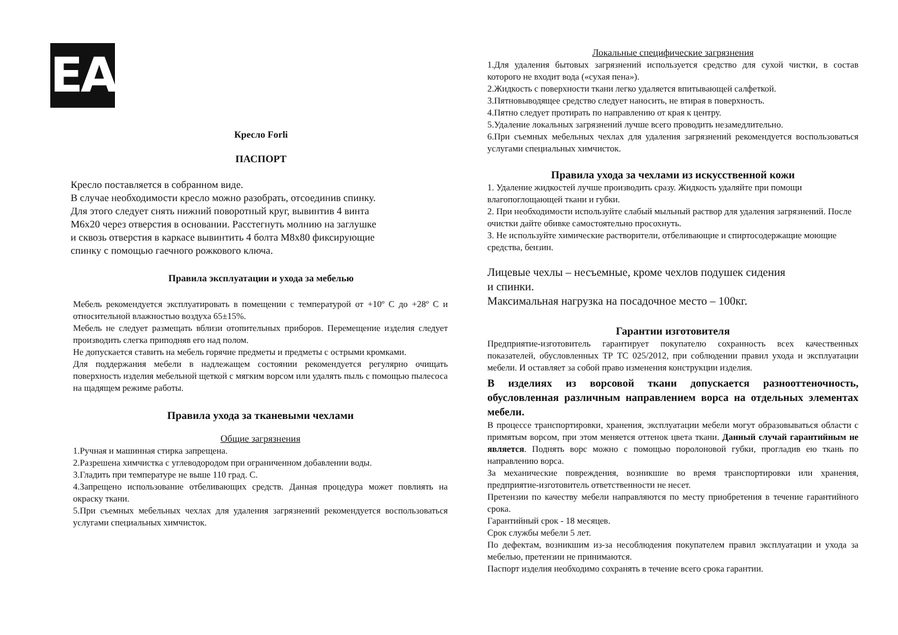EAC
Кресло Forli
ПАСПОРТ
Кресло поставляется в собранном виде.
В случае необходимости кресло можно разобрать, отсоединив спинку.
Для этого следует снять нижний поворотный круг, вывинтив 4 винта
М6х20 через отверстия в основании. Расстегнуть молнию на заглушке
и сквозь отверстия в каркасе вывинтить 4 болта М8х80 фиксирующие
спинку с помощью гаечного рожкового ключа.
Правила эксплуатации и ухода за мебелью
Мебель рекомендуется эксплуатировать в помещении с температурой от +10º С до +28º С и относительной влажностью воздуха 65±15%.
Мебель не следует размещать вблизи отопительных приборов. Перемещение изделия следует производить слегка приподняв его над полом.
Не допускается ставить на мебель горячие предметы и предметы с острыми кромками.
Для поддержания мебели в надлежащем состоянии рекомендуется регулярно очищать поверхность изделия мебельной щеткой с мягким ворсом или удалять пыль с помощью пылесоса на щадящем режиме работы.
Правила ухода за тканевыми чехлами
Общие загрязнения
1.Ручная и машинная стирка запрещена.
2.Разрешена химчистка с углеводородом при ограниченном добавлении воды.
3.Гладить при температуре не выше 110 град. С.
4.Запрещено использование отбеливающих средств. Данная процедура может повлиять на окраску ткани.
5.При съемных мебельных чехлах для удаления загрязнений рекомендуется воспользоваться услугами специальных химчисток.
Локальные специфические загрязнения
1.Для удаления бытовых загрязнений используется средство для сухой чистки, в состав которого не входит вода («сухая пена»).
2.Жидкость с поверхности ткани легко удаляется впитывающей салфеткой.
3.Пятновыводящее средство следует наносить, не втирая в поверхность.
4.Пятно следует протирать по направлению от края к центру.
5.Удаление локальных загрязнений лучше всего проводить незамедлительно.
6.При съемных мебельных чехлах для удаления загрязнений рекомендуется воспользоваться услугами специальных химчисток.
Правила ухода за чехлами из искусственной кожи
1. Удаление жидкостей лучше производить сразу. Жидкость удаляйте при помощи влагопоглощающей ткани и губки.
2. При необходимости используйте слабый мыльный раствор для удаления загрязнений. После очистки дайте обивке самостоятельно просохнуть.
3. Не используйте химические растворители, отбеливающие и спиртосодержащие моющие средства, бензин.
Лицевые чехлы – несъемные, кроме чехлов подушек сидения
и спинки.
Максимальная нагрузка на посадочное место – 100кг.
Гарантии изготовителя
Предприятие-изготовитель гарантирует покупателю сохранность всех качественных показателей, обусловленных ТР ТС 025/2012, при соблюдении правил ухода и эксплуатации мебели. И оставляет за собой право изменения конструкции изделия.
В изделиях из ворсовой ткани допускается разнооттеночность, обусловленная различным направлением ворса на отдельных элементах мебели.
В процессе транспортировки, хранения, эксплуатации мебели могут образовываться области с примятым ворсом, при этом меняется оттенок цвета ткани. Данный случай гарантийным не является. Поднять ворс можно с помощью поролоновой губки, прогладив ею ткань по направлению ворса.
За механические повреждения, возникшие во время транспортировки или хранения, предприятие-изготовитель ответственности не несет.
Претензии по качеству мебели направляются по месту приобретения в течение гарантийного срока.
Гарантийный срок - 18 месяцев.
Срок службы мебели 5 лет.
По дефектам, возникшим из-за несоблюдения покупателем правил эксплуатации и ухода за мебелью, претензии не принимаются.
Паспорт изделия необходимо сохранять в течение всего срока гарантии.